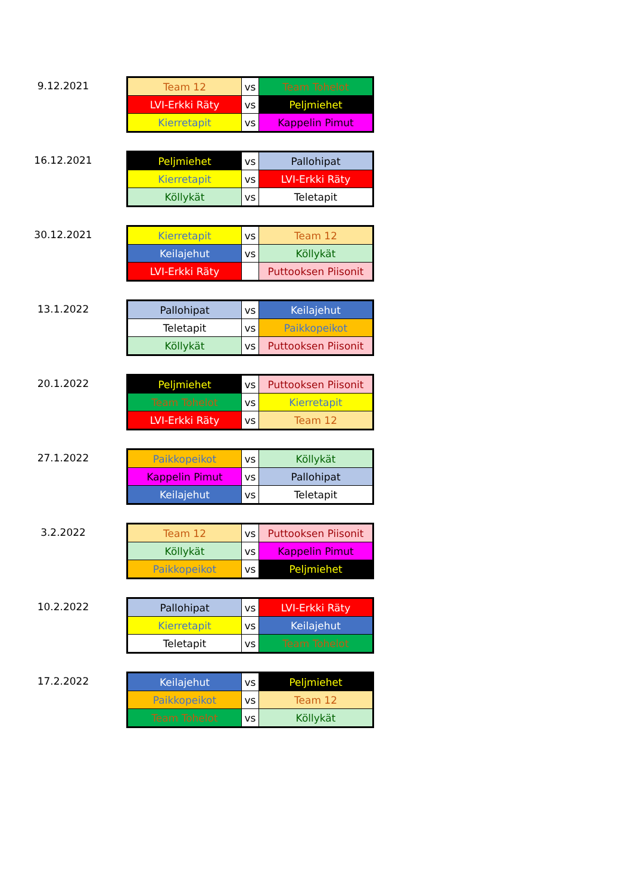9.12.2021
| Team 12 | vs | Team Tohelot |
| LVI-Erkki Räty | vs | Peljmiehet |
| Kierretapit | vs | Kappelin Pimut |
16.12.2021
| Peljmiehet | vs | Pallohipat |
| Kierretapit | vs | LVI-Erkki Räty |
| Köllykät | vs | Teletapit |
30.12.2021
| Kierretapit | vs | Team 12 |
| Keilajehut | vs | Köllykät |
| LVI-Erkki Räty | | Puttooksen Piisonit |
13.1.2022
| Pallohipat | vs | Keilajehut |
| Teletapit | vs | Paikkopeikot |
| Köllykät | vs | Puttooksen Piisonit |
20.1.2022
| Peljmiehet | vs | Puttooksen Piisonit |
| Team Tohelot | vs | Kierretapit |
| LVI-Erkki Räty | vs | Team 12 |
27.1.2022
| Paikkopeikot | vs | Köllykät |
| Kappelin Pimut | vs | Pallohipat |
| Keilajehut | vs | Teletapit |
3.2.2022
| Team 12 | vs | Puttooksen Piisonit |
| Köllykät | vs | Kappelin Pimut |
| Paikkopeikot | vs | Peljmiehet |
10.2.2022
| Pallohipat | vs | LVI-Erkki Räty |
| Kierretapit | vs | Keilajehut |
| Teletapit | vs | Team Tohelot |
17.2.2022
| Keilajehut | vs | Peljmiehet |
| Paikkopeikot | vs | Team 12 |
| Team Tohelot | vs | Köllykät |